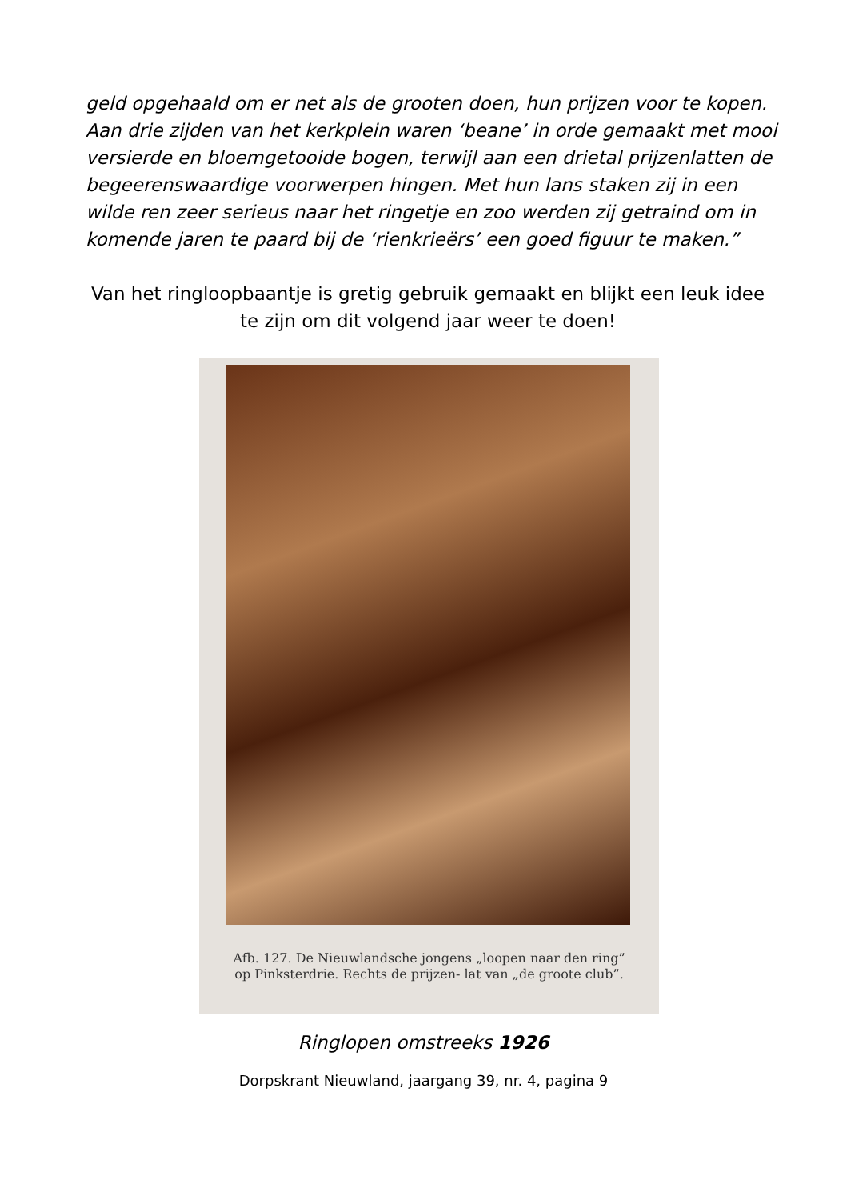geld opgehaald om er net als de grooten doen, hun prijzen voor te kopen. Aan drie zijden van het kerkplein waren ‘beane’ in orde gemaakt met mooi versierde en bloemgetooide bogen, terwijl aan een drietal prijzenlatten de begeerenswaardige voorwerpen hingen. Met hun lans staken zij in een wilde ren zeer serieus naar het ringetje en zoo werden zij getraind om in komende jaren te paard bij de ‘rienkrieërs’ een goed figuur te maken.”
Van het ringloopbaantje is gretig gebruik gemaakt en blijkt een leuk idee te zijn om dit volgend jaar weer te doen!
Afb. 127. De Nieuwlandsche jongens „loopen naar den ring” op Pinksterdrie. Rechts de prijzen- lat van „de groote club”.
Ringlopen omstreeks 1926
Dorpskrant Nieuwland, jaargang 39, nr. 4, pagina 9